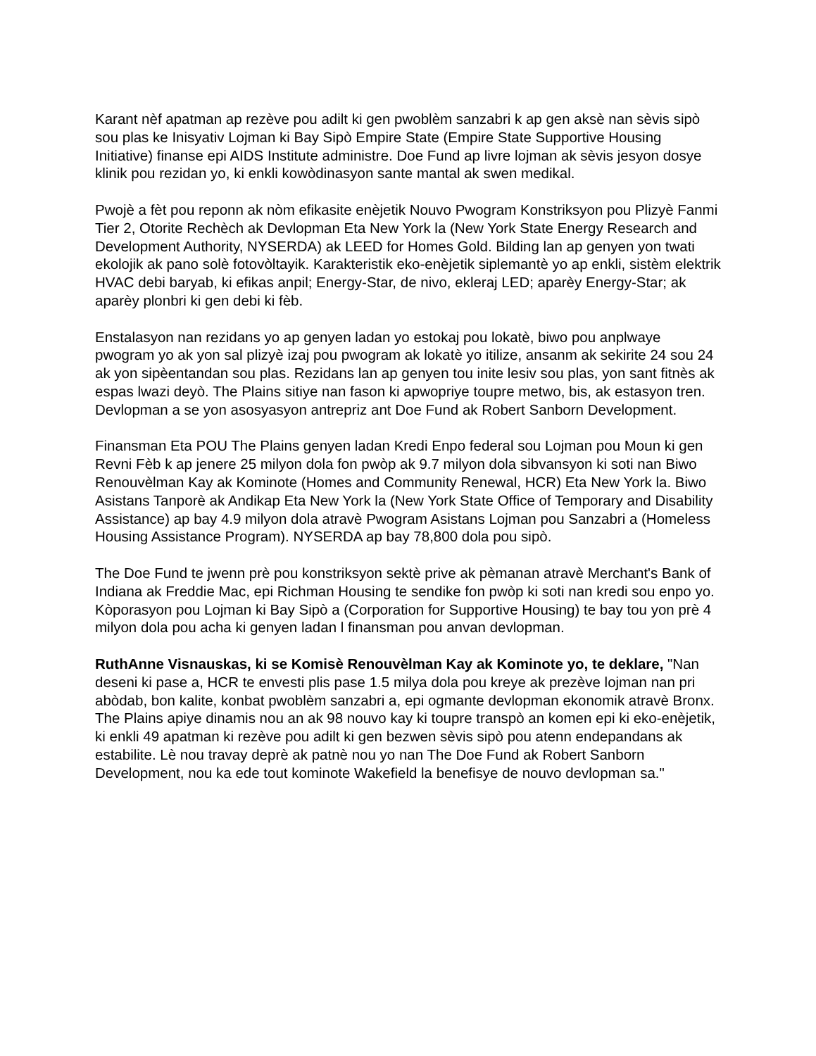Karant nèf apatman ap rezève pou adilt ki gen pwoblèm sanzabri k ap gen aksè nan sèvis sipò sou plas ke Inisyativ Lojman ki Bay Sipò Empire State (Empire State Supportive Housing Initiative) finanse epi AIDS Institute administre. Doe Fund ap livre lojman ak sèvis jesyon dosye klinik pou rezidan yo, ki enkli kowòdinasyon sante mantal ak swen medikal.
Pwojè a fèt pou reponn ak nòm efikasite enèjetik Nouvo Pwogram Konstriksyon pou Plizyè Fanmi Tier 2, Otorite Rechèch ak Devlopman Eta New York la (New York State Energy Research and Development Authority, NYSERDA) ak LEED for Homes Gold. Bilding lan ap genyen yon twati ekolojik ak pano solè fotovòltayik. Karakteristik eko-enèjetik siplemantè yo ap enkli, sistèm elektrik HVAC debi baryab, ki efikas anpil; Energy-Star, de nivo, ekleraj LED; aparèy Energy-Star; ak aparèy plonbri ki gen debi ki fèb.
Enstalasyon nan rezidans yo ap genyen ladan yo estokaj pou lokatè, biwo pou anplwaye pwogram yo ak yon sal plizyè izaj pou pwogram ak lokatè yo itilize, ansanm ak sekirite 24 sou 24 ak yon sipèentandan sou plas. Rezidans lan ap genyen tou inite lesiv sou plas, yon sant fitnès ak espas lwazi deyò. The Plains sitiye nan fason ki apwopriye toupre metwo, bis, ak estasyon tren.
Devlopman a se yon asosyasyon antrepriz ant Doe Fund ak Robert Sanborn Development.
Finansman Eta POU The Plains genyen ladan Kredi Enpo federal sou Lojman pou Moun ki gen Revni Fèb k ap jenere 25 milyon dola fon pwòp ak 9.7 milyon dola sibvansyon ki soti nan Biwo Renouvèlman Kay ak Kominote (Homes and Community Renewal, HCR) Eta New York la. Biwo Asistans Tanporè ak Andikap Eta New York la (New York State Office of Temporary and Disability Assistance) ap bay 4.9 milyon dola atravè Pwogram Asistans Lojman pou Sanzabri a (Homeless Housing Assistance Program). NYSERDA ap bay 78,800 dola pou sipò.
The Doe Fund te jwenn prè pou konstriksyon sektè prive ak pèmanan atravè Merchant's Bank of Indiana ak Freddie Mac, epi Richman Housing te sendike fon pwòp ki soti nan kredi sou enpo yo. Kòporasyon pou Lojman ki Bay Sipò a (Corporation for Supportive Housing) te bay tou yon prè 4 milyon dola pou acha ki genyen ladan l finansman pou anvan devlopman.
RuthAnne Visnauskas, ki se Komisè Renouvèlman Kay ak Kominote yo, te deklare, "Nan deseni ki pase a, HCR te envesti plis pase 1.5 milya dola pou kreye ak prezève lojman nan pri abòdab, bon kalite, konbat pwoblèm sanzabri a, epi ogmante devlopman ekonomik atravè Bronx. The Plains apiye dinamis nou an ak 98 nouvo kay ki toupre transpò an komen epi ki eko-enèjetik, ki enkli 49 apatman ki rezève pou adilt ki gen bezwen sèvis sipò pou atenn endepandans ak estabilite. Lè nou travay deprè ak patnè nou yo nan The Doe Fund ak Robert Sanborn Development, nou ka ede tout kominote Wakefield la benefisye de nouvo devlopman sa."